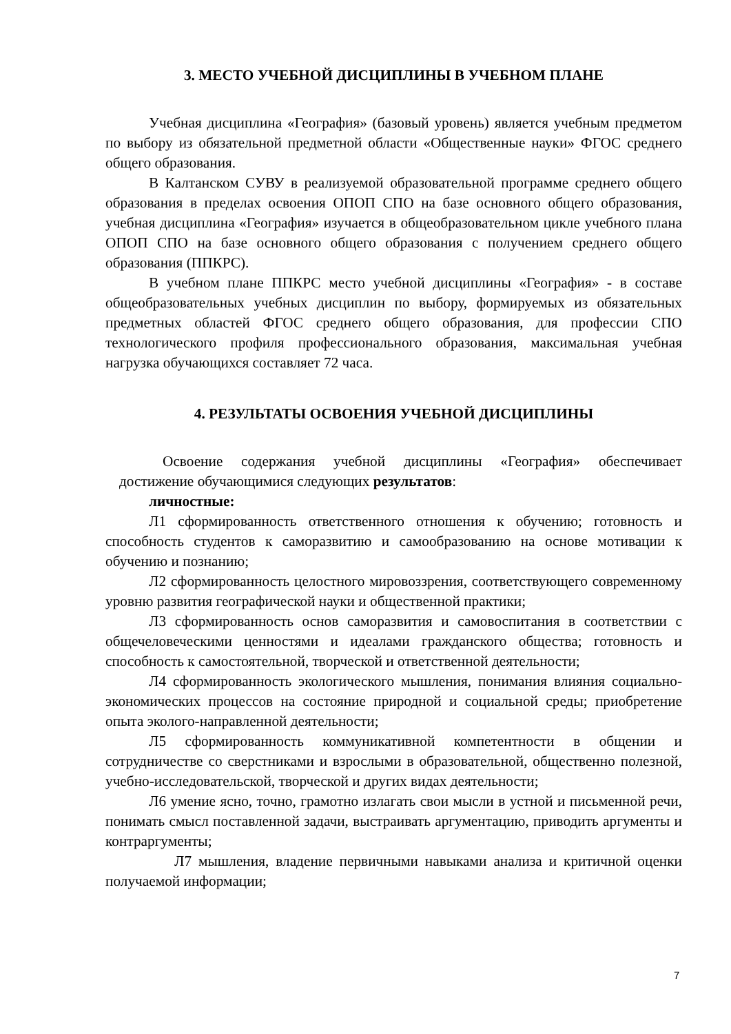3. МЕСТО УЧЕБНОЙ ДИСЦИПЛИНЫ В УЧЕБНОМ ПЛАНЕ
Учебная дисциплина «География» (базовый уровень) является учебным предметом по выбору из обязательной предметной области «Общественные науки» ФГОС среднего общего образования.
В Калтанском СУВУ в реализуемой образовательной программе среднего общего образования в пределах освоения ОПОП СПО на базе основного общего образования, учебная дисциплина «География» изучается в общеобразовательном цикле учебного плана ОПОП СПО на базе основного общего образования с получением среднего общего образования (ППКРС).
В учебном плане ППКРС место учебной дисциплины «География» - в составе общеобразовательных учебных дисциплин по выбору, формируемых из обязательных предметных областей ФГОС среднего общего образования, для профессии СПО технологического профиля профессионального образования, максимальная учебная нагрузка обучающихся составляет 72 часа.
4. РЕЗУЛЬТАТЫ ОСВОЕНИЯ УЧЕБНОЙ ДИСЦИПЛИНЫ
Освоение содержания учебной дисциплины «География» обеспечивает достижение обучающимися следующих результатов:
личностные:
Л1 сформированность ответственного отношения к обучению; готовность и способность студентов к саморазвитию и самообразованию на основе мотивации к обучению и познанию;
Л2 сформированность целостного мировоззрения, соответствующего современному уровню развития географической науки и общественной практики;
Л3 сформированность основ саморазвития и самовоспитания в соответствии с общечеловеческими ценностями и идеалами гражданского общества; готовность и способность к самостоятельной, творческой и ответственной деятельности;
Л4 сформированность экологического мышления, понимания влияния социально-экономических процессов на состояние природной и социальной среды; приобретение опыта эколого-направленной деятельности;
Л5 сформированность коммуникативной компетентности в общении и сотрудничестве со сверстниками и взрослыми в образовательной, общественно полезной, учебно-исследовательской, творческой и других видах деятельности;
Л6 умение ясно, точно, грамотно излагать свои мысли в устной и письменной речи, понимать смысл поставленной задачи, выстраивать аргументацию, приводить аргументы и контраргументы;
Л7 мышления, владение первичными навыками анализа и критичной оценки получаемой информации;
7